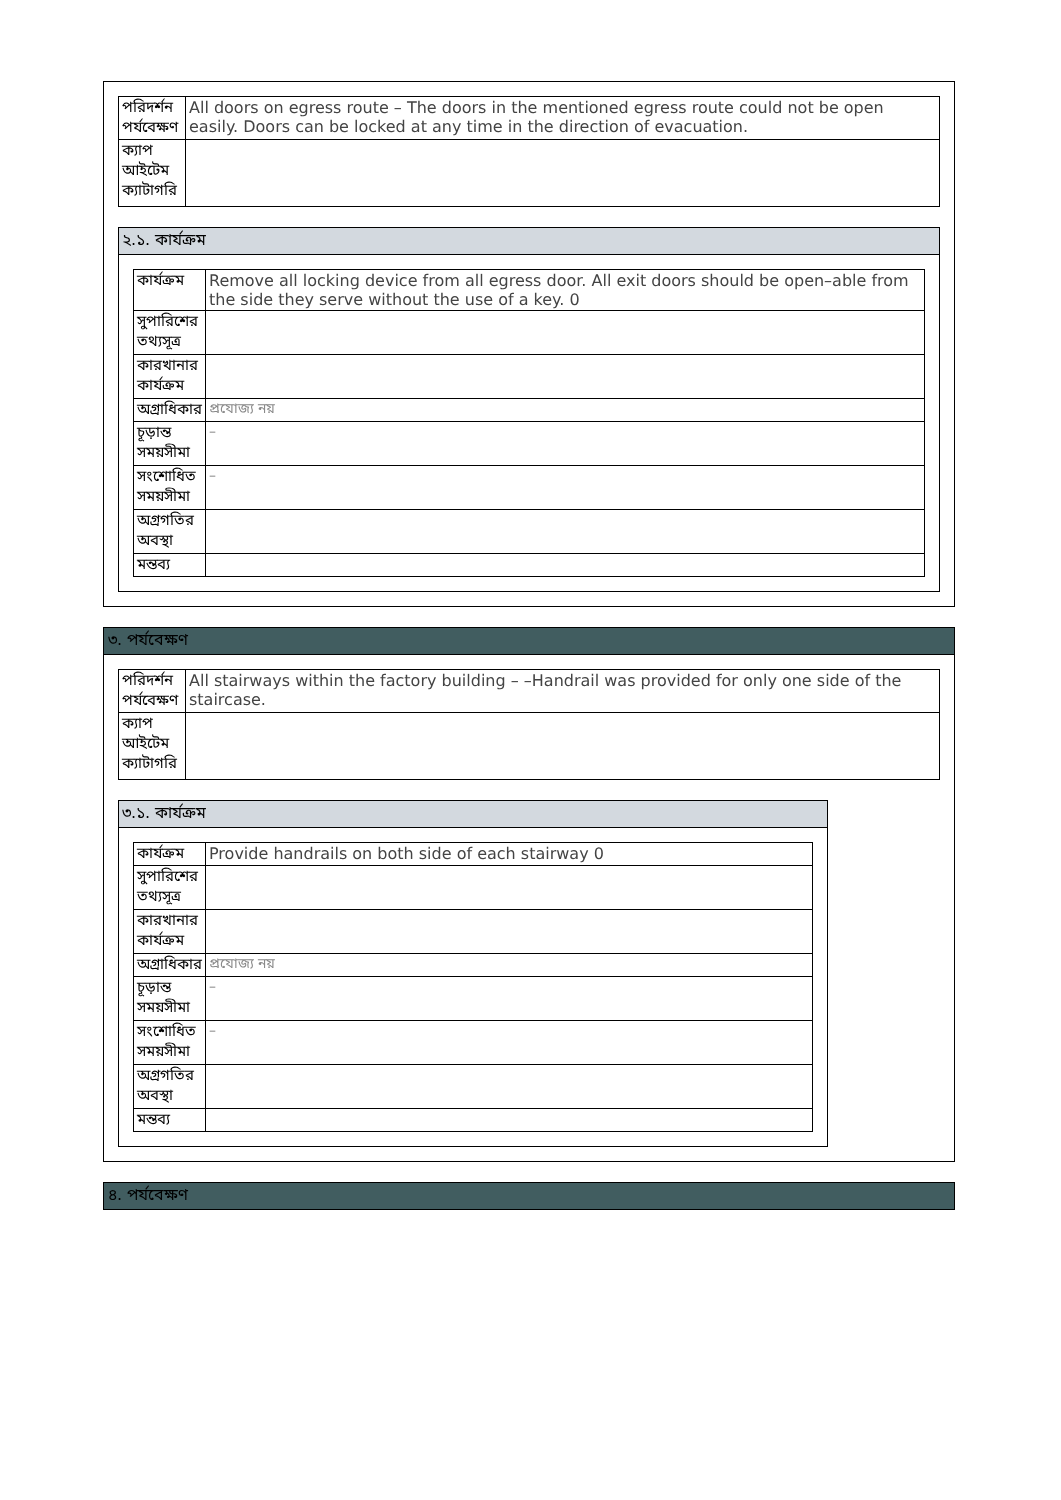| পরিদর্শন পর্যবেক্ষণ | All doors on egress route – The doors in the mentioned egress route could not be open easily. Doors can be locked at any time in the direction of evacuation. |
| ক্যাপ আইটেম ক্যাটাগরি | |
২.১. কার্যক্রম
| কার্যক্রম | Remove all locking device from all egress door. All exit doors should be open–able from the side they serve without the use of a key. 0 |
| সুপারিশের তথ্যসূত্র | |
| কারখানার কার্যক্রম | |
| অগ্রাধিকার | প্রযোজ্য নয় |
| চূড়ান্ত সময়সীমা | – |
| সংশোধিত সময়সীমা | – |
| অগ্রগতির অবস্থা | |
| মন্তব্য | |
৩. পর্যবেক্ষণ
| পরিদর্শন পর্যবেক্ষণ | All stairways within the factory building – –Handrail was provided for only one side of the staircase. |
| ক্যাপ আইটেম ক্যাটাগরি | |
৩.১. কার্যক্রম
| কার্যক্রম | Provide handrails on both side of each stairway 0 |
| সুপারিশের তথ্যসূত্র | |
| কারখানার কার্যক্রম | |
| অগ্রাধিকার | প্রযোজ্য নয় |
| চূড়ান্ত সময়সীমা | – |
| সংশোধিত সময়সীমা | – |
| অগ্রগতির অবস্থা | |
| মন্তব্য | |
৪. পর্যবেক্ষণ